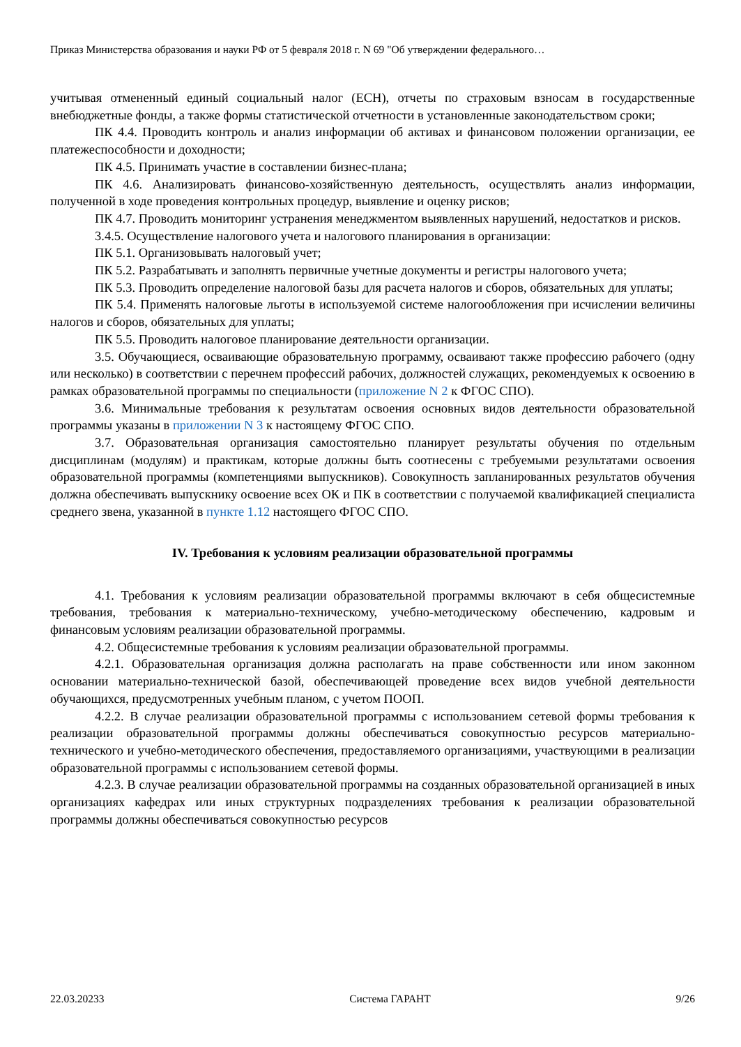Приказ Министерства образования и науки РФ от 5 февраля 2018 г. N 69 "Об утверждении федерального…
учитывая отмененный единый социальный налог (ЕСН), отчеты по страховым взносам в государственные внебюджетные фонды, а также формы статистической отчетности в установленные законодательством сроки;
ПК 4.4. Проводить контроль и анализ информации об активах и финансовом положении организации, ее платежеспособности и доходности;
ПК 4.5. Принимать участие в составлении бизнес-плана;
ПК 4.6. Анализировать финансово-хозяйственную деятельность, осуществлять анализ информации, полученной в ходе проведения контрольных процедур, выявление и оценку рисков;
ПК 4.7. Проводить мониторинг устранения менеджментом выявленных нарушений, недостатков и рисков.
3.4.5. Осуществление налогового учета и налогового планирования в организации:
ПК 5.1. Организовывать налоговый учет;
ПК 5.2. Разрабатывать и заполнять первичные учетные документы и регистры налогового учета;
ПК 5.3. Проводить определение налоговой базы для расчета налогов и сборов, обязательных для уплаты;
ПК 5.4. Применять налоговые льготы в используемой системе налогообложения при исчислении величины налогов и сборов, обязательных для уплаты;
ПК 5.5. Проводить налоговое планирование деятельности организации.
3.5. Обучающиеся, осваивающие образовательную программу, осваивают также профессию рабочего (одну или несколько) в соответствии с перечнем профессий рабочих, должностей служащих, рекомендуемых к освоению в рамках образовательной программы по специальности (приложение N 2 к ФГОС СПО).
3.6. Минимальные требования к результатам освоения основных видов деятельности образовательной программы указаны в приложении N 3 к настоящему ФГОС СПО.
3.7. Образовательная организация самостоятельно планирует результаты обучения по отдельным дисциплинам (модулям) и практикам, которые должны быть соотнесены с требуемыми результатами освоения образовательной программы (компетенциями выпускников). Совокупность запланированных результатов обучения должна обеспечивать выпускнику освоение всех ОК и ПК в соответствии с получаемой квалификацией специалиста среднего звена, указанной в пункте 1.12 настоящего ФГОС СПО.
IV. Требования к условиям реализации образовательной программы
4.1. Требования к условиям реализации образовательной программы включают в себя общесистемные требования, требования к материально-техническому, учебно-методическому обеспечению, кадровым и финансовым условиям реализации образовательной программы.
4.2. Общесистемные требования к условиям реализации образовательной программы.
4.2.1. Образовательная организация должна располагать на праве собственности или ином законном основании материально-технической базой, обеспечивающей проведение всех видов учебной деятельности обучающихся, предусмотренных учебным планом, с учетом ПООП.
4.2.2. В случае реализации образовательной программы с использованием сетевой формы требования к реализации образовательной программы должны обеспечиваться совокупностью ресурсов материально-технического и учебно-методического обеспечения, предоставляемого организациями, участвующими в реализации образовательной программы с использованием сетевой формы.
4.2.3. В случае реализации образовательной программы на созданных образовательной организацией в иных организациях кафедрах или иных структурных подразделениях требования к реализации образовательной программы должны обеспечиваться совокупностью ресурсов
22.03.20233 Система ГАРАНТ 9/26